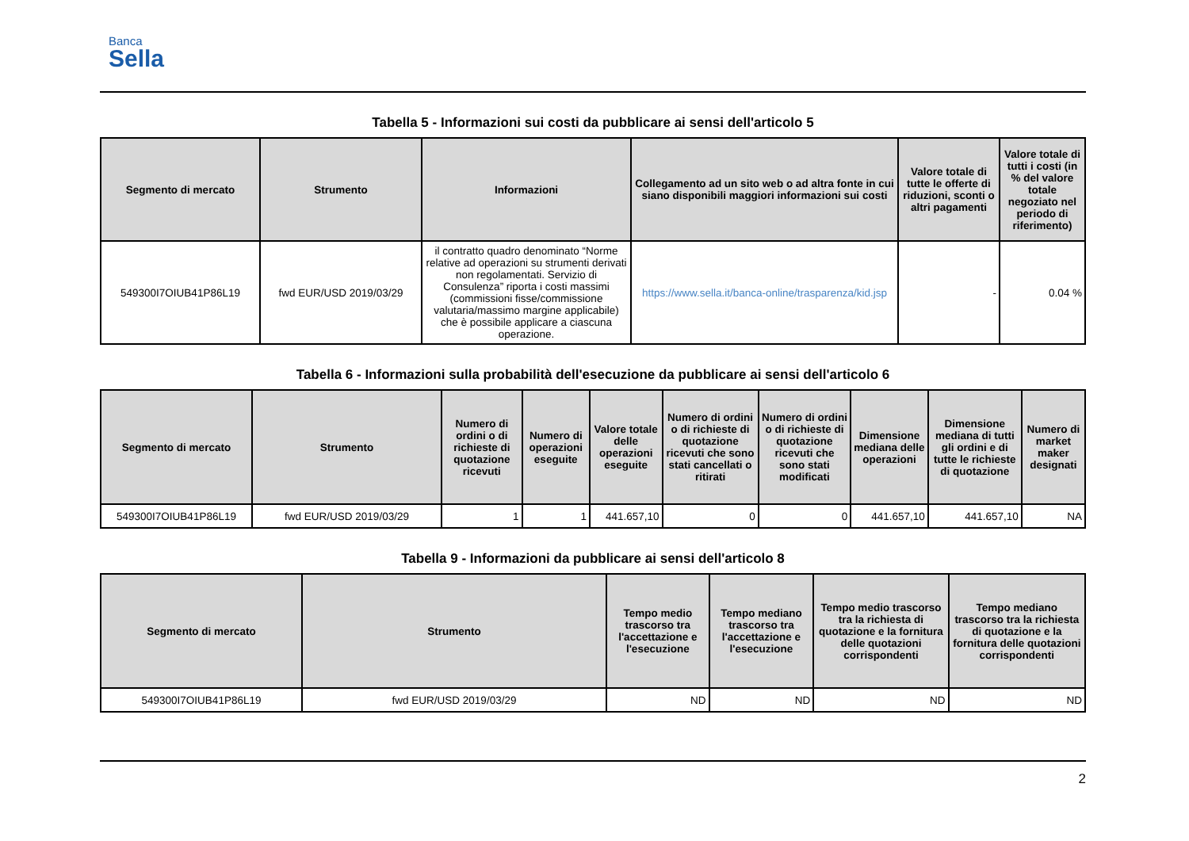Banca
Sella
Tabella 5 - Informazioni sui costi da pubblicare ai sensi dell'articolo 5
| Segmento di mercato | Strumento | Informazioni | Collegamento ad un sito web o ad altra fonte in cui siano disponibili maggiori informazioni sui costi | Valore totale di tutte le offerte di riduzioni, sconti o altri pagamenti | Valore totale di tutti i costi (in % del valore totale negoziato nel periodo di riferimento) |
| --- | --- | --- | --- | --- | --- |
| 549300I7OIUB41P86L19 | fwd EUR/USD 2019/03/29 | il contratto quadro denominato “Norme relative ad operazioni su strumenti derivati non regolamentati. Servizio di Consulenza” riporta i costi massimi (commissioni fisse/commissione valutaria/massimo margine applicabile) che è possibile applicare a ciascuna operazione. | https://www.sella.it/banca-online/trasparenza/kid.jsp | - | 0.04 % |
Tabella 6 - Informazioni sulla probabilità dell'esecuzione da pubblicare ai sensi dell'articolo 6
| Segmento di mercato | Strumento | Numero di ordini o di richieste di quotazione ricevuti | Numero di operazioni eseguite | Valore totale delle operazioni eseguite | Numero di ordini o di richieste di quotazione ricevuti che sono stati cancellati o ritirati | Numero di ordini o di richieste di quotazione ricevuti che sono stati modificati | Dimensione mediana delle operazioni | Dimensione mediana di tutti gli ordini e di tutte le richieste di quotazione | Numero di market maker designati |
| --- | --- | --- | --- | --- | --- | --- | --- | --- | --- |
| 549300I7OIUB41P86L19 | fwd EUR/USD 2019/03/29 | 1 | 1 | 441.657,10 | 0 | 0 | 441.657,10 | 441.657,10 | NA |
Tabella 9 - Informazioni da pubblicare ai sensi dell'articolo 8
| Segmento di mercato | Strumento | Tempo medio trascorso tra l'accettazione e l'esecuzione | Tempo mediano trascorso tra l'accettazione e l'esecuzione | Tempo medio trascorso tra la richiesta di quotazione e la fornitura delle quotazioni corrispondenti | Tempo mediano trascorso tra la richiesta di quotazione e la fornitura delle quotazioni corrispondenti |
| --- | --- | --- | --- | --- | --- |
| 549300I7OIUB41P86L19 | fwd EUR/USD 2019/03/29 | ND | ND | ND | ND |
2